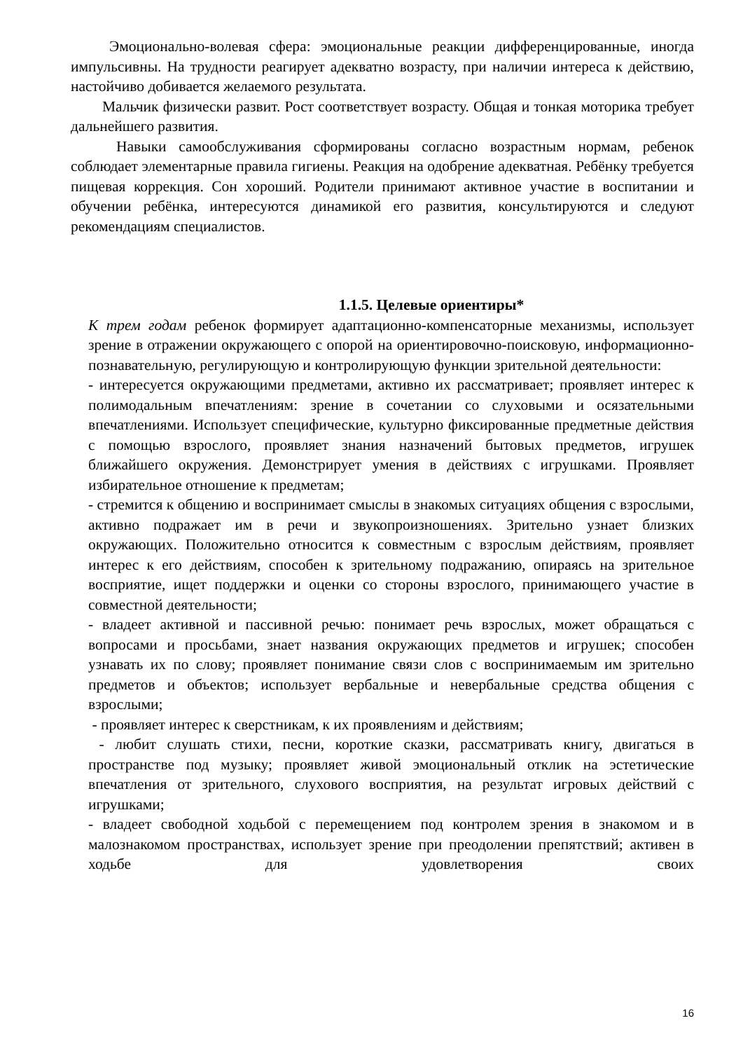Эмоционально-волевая сфера: эмоциональные реакции дифференцированные, иногда импульсивны. На трудности реагирует адекватно возрасту, при наличии интереса к действию, настойчиво добивается желаемого результата.
Мальчик физически развит. Рост соответствует возрасту. Общая и тонкая моторика требует дальнейшего развития.
Навыки самообслуживания сформированы согласно возрастным нормам, ребенок соблюдает элементарные правила гигиены. Реакция на одобрение адекватная. Ребёнку требуется пищевая коррекция. Сон хороший. Родители принимают активное участие в воспитании и обучении ребёнка, интересуются динамикой его развития, консультируются и следуют рекомендациям специалистов.
1.1.5. Целевые ориентиры*
К трем годам ребенок формирует адаптационно-компенсаторные механизмы, использует зрение в отражении окружающего с опорой на ориентировочно-поисковую, информационно-познавательную, регулирующую и контролирующую функции зрительной деятельности:
- интересуется окружающими предметами, активно их рассматривает; проявляет интерес к полимодальным впечатлениям: зрение в сочетании со слуховыми и осязательными впечатлениями. Использует специфические, культурно фиксированные предметные действия с помощью взрослого, проявляет знания назначений бытовых предметов, игрушек ближайшего окружения. Демонстрирует умения в действиях с игрушками. Проявляет избирательное отношение к предметам;
- стремится к общению и воспринимает смыслы в знакомых ситуациях общения с взрослыми, активно подражает им в речи и звукопроизношениях. Зрительно узнает близких окружающих. Положительно относится к совместным с взрослым действиям, проявляет интерес к его действиям, способен к зрительному подражанию, опираясь на зрительное восприятие, ищет поддержки и оценки со стороны взрослого, принимающего участие в совместной деятельности;
- владеет активной и пассивной речью: понимает речь взрослых, может обращаться с вопросами и просьбами, знает названия окружающих предметов и игрушек; способен узнавать их по слову; проявляет понимание связи слов с воспринимаемым им зрительно предметов и объектов; использует вербальные и невербальные средства общения с взрослыми;
- проявляет интерес к сверстникам, к их проявлениям и действиям;
- любит слушать стихи, песни, короткие сказки, рассматривать книгу, двигаться в пространстве под музыку; проявляет живой эмоциональный отклик на эстетические впечатления от зрительного, слухового восприятия, на результат игровых действий с игрушками;
- владеет свободной ходьбой с перемещением под контролем зрения в знакомом и в малознакомом пространствах, использует зрение при преодолении препятствий; активен в ходьбе для удовлетворения своих
16